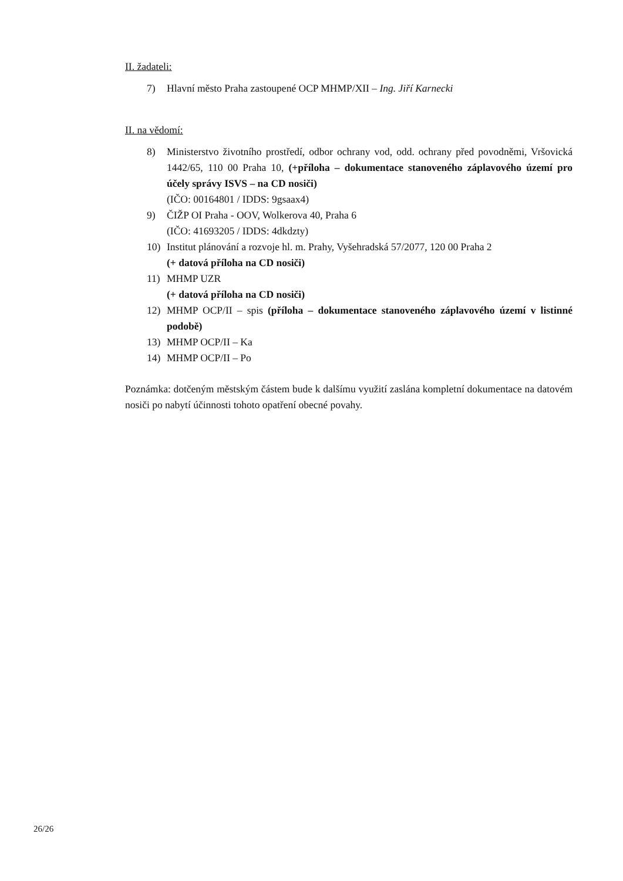II. žadateli:
7) Hlavní město Praha zastoupené OCP MHMP/XII – Ing. Jiří Karnecki
II. na vědomí:
8) Ministerstvo životního prostředí, odbor ochrany vod, odd. ochrany před povodněmi, Vršovická 1442/65, 110 00 Praha 10, (+příloha – dokumentace stanoveného záplavového území pro účely správy ISVS – na CD nosiči)
(IČO: 00164801 / IDDS: 9gsaax4)
9) ČIŽP OI Praha - OOV, Wolkerova 40, Praha 6
(IČO: 41693205 / IDDS: 4dkdzty)
10) Institut plánování a rozvoje hl. m. Prahy, Vyšehradská 57/2077, 120 00 Praha 2
(+ datová příloha na CD nosiči)
11) MHMP UZR
(+ datová příloha na CD nosiči)
12) MHMP OCP/II – spis (příloha – dokumentace stanoveného záplavového území v listinné podobě)
13) MHMP OCP/II – Ka
14) MHMP OCP/II – Po
Poznámka: dotčeným městským částem bude k dalšímu využití zaslána kompletní dokumentace na datovém nosiči po nabytí účinnosti tohoto opatření obecné povahy.
26/26